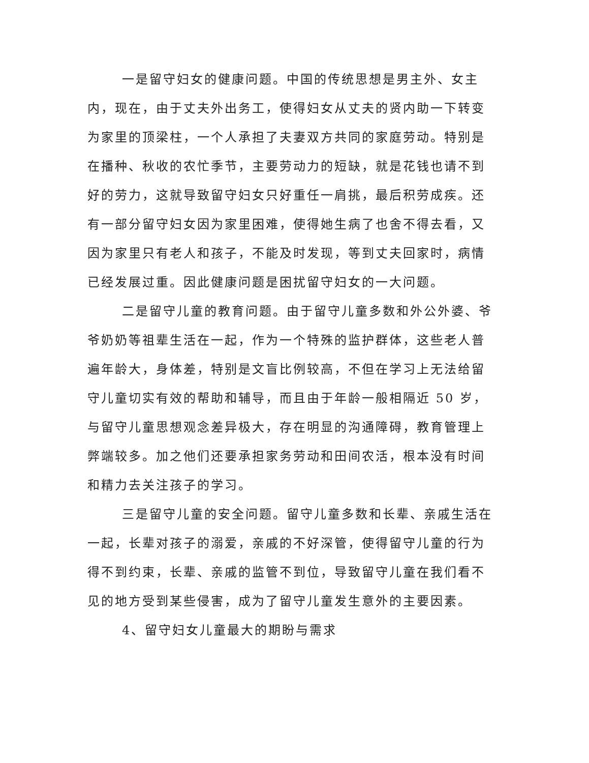一是留守妇女的健康问题。中国的传统思想是男主外、女主内，现在，由于丈夫外出务工，使得妇女从丈夫的贤内助一下转变为家里的顶梁柱，一个人承担了夫妻双方共同的家庭劳动。特别是在播种、秋收的农忙季节，主要劳动力的短缺，就是花钱也请不到好的劳力，这就导致留守妇女只好重任一肩挑，最后积劳成疾。还有一部分留守妇女因为家里困难，使得她生病了也舍不得去看，又因为家里只有老人和孩子，不能及时发现，等到丈夫回家时，病情已经发展过重。因此健康问题是困扰留守妇女的一大问题。
二是留守儿童的教育问题。由于留守儿童多数和外公外婆、爷爷奶奶等祖辈生活在一起，作为一个特殊的监护群体，这些老人普遍年龄大，身体差，特别是文盲比例较高，不但在学习上无法给留守儿童切实有效的帮助和辅导，而且由于年龄一般相隔近 50 岁，与留守儿童思想观念差异极大，存在明显的沟通障碍，教育管理上弊端较多。加之他们还要承担家务劳动和田间农活，根本没有时间和精力去关注孩子的学习。
三是留守儿童的安全问题。留守儿童多数和长辈、亲戚生活在一起，长辈对孩子的溺爱，亲戚的不好深管，使得留守儿童的行为得不到约束，长辈、亲戚的监管不到位，导致留守儿童在我们看不见的地方受到某些侵害，成为了留守儿童发生意外的主要因素。
4、留守妇女儿童最大的期盼与需求